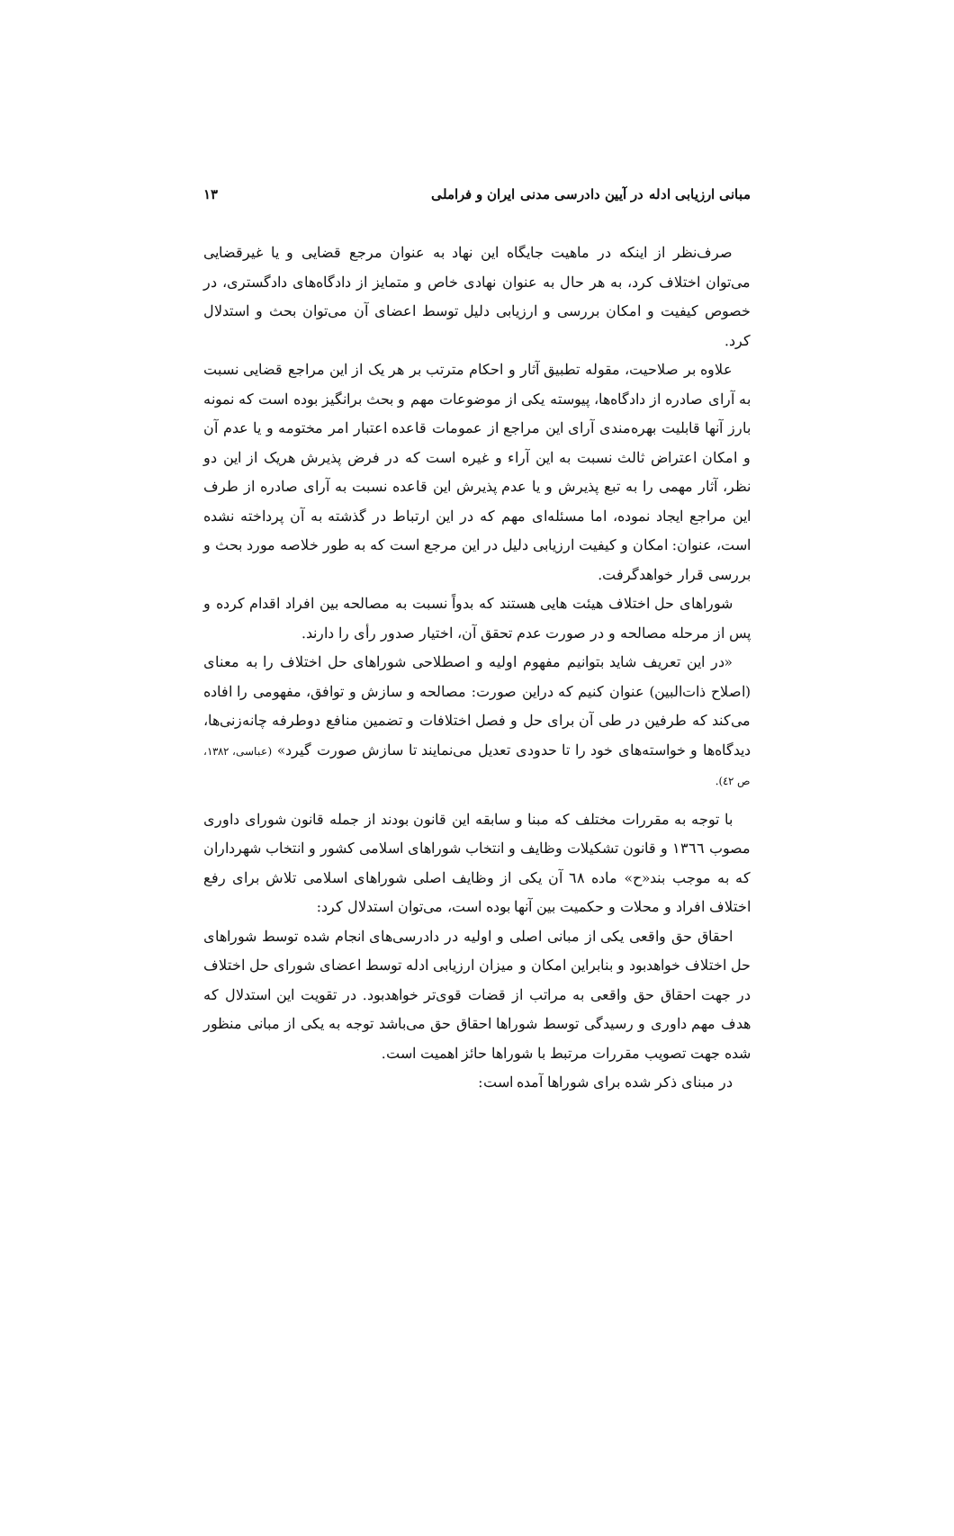مبانی ارزیابی ادله در آیین دادرسی مدنی ایران و فراملی ۱۳
صرف‌نظر از اینکه در ماهیت جایگاه این نهاد به عنوان مرجع قضایی و یا غیرقضایی می‌توان اختلاف کرد، به هر حال به عنوان نهادی خاص و متمایز از دادگاه‌های دادگستری، در خصوص کیفیت و امکان بررسی و ارزیابی دلیل توسط اعضای آن می‌توان بحث و استدلال کرد.
علاوه بر صلاحیت، مقوله تطبیق آثار و احکام مترتب بر هر یک از این مراجع قضایی نسبت به آرای صادره از دادگاه‌ها، پیوسته یکی از موضوعات مهم و بحث برانگیز بوده است که نمونه بارز آنها قابلیت بهره‌مندی آرای این مراجع از عمومات قاعده اعتبار امر مختومه و یا عدم آن و امکان اعتراض ثالث نسبت به این آراء و غیره است که در فرض پذیرش هریک از این دو نظر، آثار مهمی را به تبع پذیرش و یا عدم پذیرش این قاعده نسبت به آرای صادره از طرف این مراجع ایجاد نموده، اما مسئله‌ای مهم که در این ارتباط در گذشته به آن پرداخته نشده است، عنوان: امکان و کیفیت ارزیابی دلیل در این مرجع است که به طور خلاصه مورد بحث و بررسی قرار خواهدگرفت.
شوراهای حل اختلاف هیئت هایی هستند که بدواً نسبت به مصالحه بین افراد اقدام کرده و پس از مرحله مصالحه و در صورت عدم تحقق آن، اختیار صدور رأی را دارند.
«در این تعریف شاید بتوانیم مفهوم اولیه و اصطلاحی شوراهای حل اختلاف را به معنای (اصلاح ذات‌البین) عنوان کنیم که دراین صورت: مصالحه و سازش و توافق، مفهومی را افاده می‌کند که طرفین در طی آن برای حل و فصل اختلافات و تضمین منافع دوطرفه چانه‌زنی‌ها، دیدگاه‌ها و خواسته‌های خود را تا حدودی تعدیل می‌نمایند تا سازش صورت گیرد» (عباسی، ۱۳۸۲، ص ٤٢).
با توجه به مقررات مختلف که مبنا و سابقه این قانون بودند از جمله قانون شورای داوری مصوب ١٣٦٦ و قانون تشکیلات وظایف و انتخاب شوراهای اسلامی کشور و انتخاب شهرداران که به موجب بند«ح» ماده ٦٨ آن یکی از وظایف اصلی شوراهای اسلامی تلاش برای رفع اختلاف افراد و محلات و حکمیت بین آنها بوده است، می‌توان استدلال کرد:
احقاق حق واقعی یکی از مبانی اصلی و اولیه در دادرسی‌های انجام شده توسط شوراهای حل اختلاف خواهدبود و بنابراین امکان و میزان ارزیابی ادله توسط اعضای شورای حل اختلاف در جهت احقاق حق واقعی به مراتب از قضات قوی‌تر خواهدبود. در تقویت این استدلال که هدف مهم داوری و رسیدگی توسط شوراها احقاق حق می‌باشد توجه به یکی از مبانی منظور شده جهت تصویب مقررات مرتبط با شوراها حائز اهمیت است.
در مبنای ذکر شده برای شوراها آمده است: